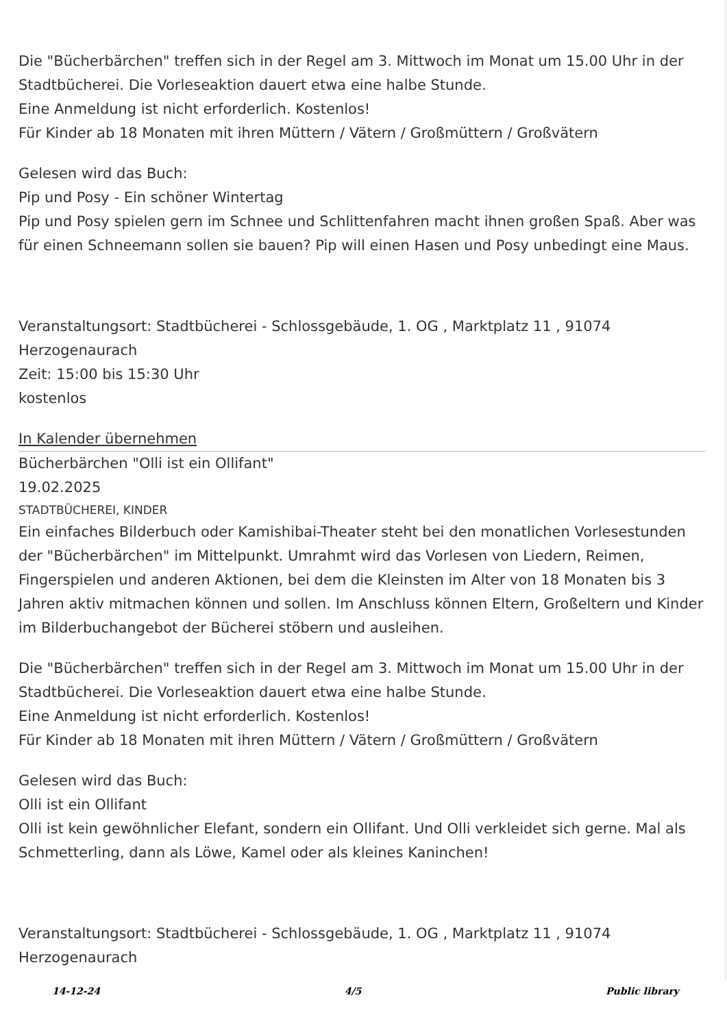Die "Bücherbärchen" treffen sich in der Regel am 3. Mittwoch im Monat um 15.00 Uhr in der Stadtbücherei. Die Vorleseaktion dauert etwa eine halbe Stunde.
Eine Anmeldung ist nicht erforderlich. Kostenlos!
Für Kinder ab 18 Monaten mit ihren Müttern / Vätern / Großmüttern / Großvätern
Gelesen wird das Buch:
Pip und Posy - Ein schöner Wintertag
Pip und Posy spielen gern im Schnee und Schlittenfahren macht ihnen großen Spaß. Aber was für einen Schneemann sollen sie bauen? Pip will einen Hasen und Posy unbedingt eine Maus.
Veranstaltungsort: Stadtbücherei - Schlossgebäude, 1. OG , Marktplatz 11 , 91074 Herzogenaurach
Zeit: 15:00 bis 15:30 Uhr
kostenlos
In Kalender übernehmen
Bücherbärchen "Olli ist ein Ollifant"
19.02.2025
STADTBÜCHEREI, KINDER
Ein einfaches Bilderbuch oder Kamishibai-Theater steht bei den monatlichen Vorlesestunden der "Bücherbärchen" im Mittelpunkt. Umrahmt wird das Vorlesen von Liedern, Reimen, Fingerspielen und anderen Aktionen, bei dem die Kleinsten im Alter von 18 Monaten bis 3 Jahren aktiv mitmachen können und sollen. Im Anschluss können Eltern, Großeltern und Kinder im Bilderbuchangebot der Bücherei stöbern und ausleihen.
Die "Bücherbärchen" treffen sich in der Regel am 3. Mittwoch im Monat um 15.00 Uhr in der Stadtbücherei. Die Vorleseaktion dauert etwa eine halbe Stunde.
Eine Anmeldung ist nicht erforderlich. Kostenlos!
Für Kinder ab 18 Monaten mit ihren Müttern / Vätern / Großmüttern / Großvätern
Gelesen wird das Buch:
Olli ist ein Ollifant
Olli ist kein gewöhnlicher Elefant, sondern ein Ollifant. Und Olli verkleidet sich gerne. Mal als Schmetterling, dann als Löwe, Kamel oder als kleines Kaninchen!
Veranstaltungsort: Stadtbücherei - Schlossgebäude, 1. OG , Marktplatz 11 , 91074 Herzogenaurach
14-12-24 4/5 Public library